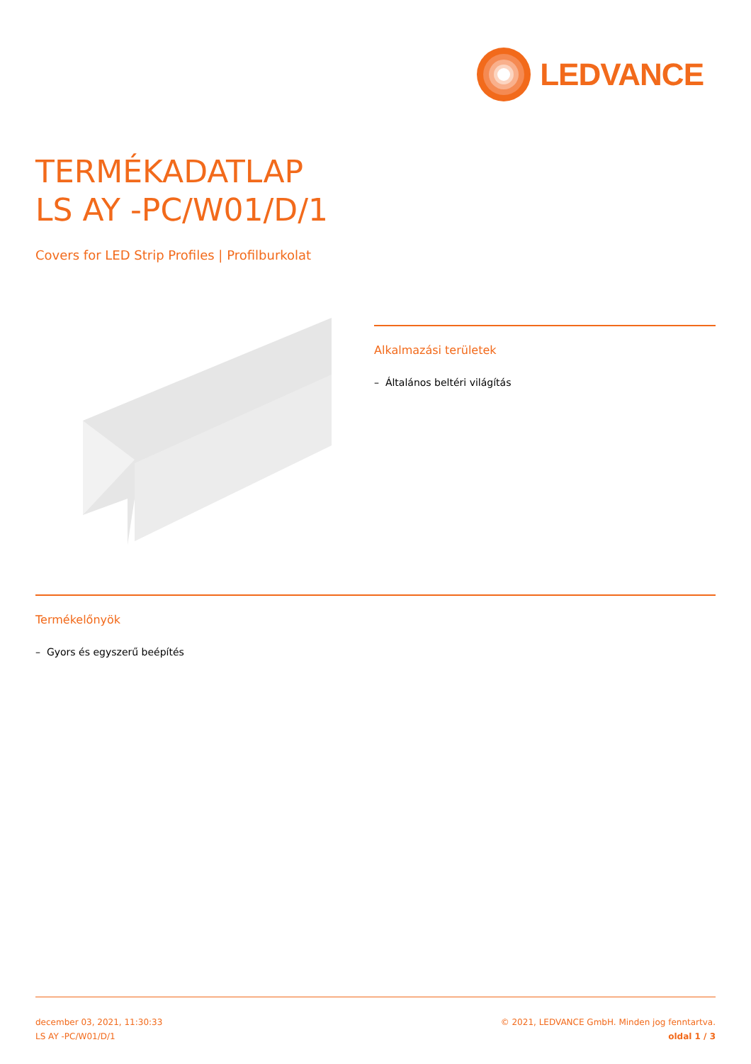LEDVANCE
TERMÉKADATLAP
LS AY -PC/W01/D/1
Covers for LED Strip Profiles | Profilburkolat
Alkalmazási területek
– Általános beltéri világítás
Termékelőnyök
– Gyors és egyszerű beépítés
december 03, 2021, 11:30:33
LS AY -PC/W01/D/1
© 2021, LEDVANCE GmbH. Minden jog fenntartva.
oldal 1 / 3